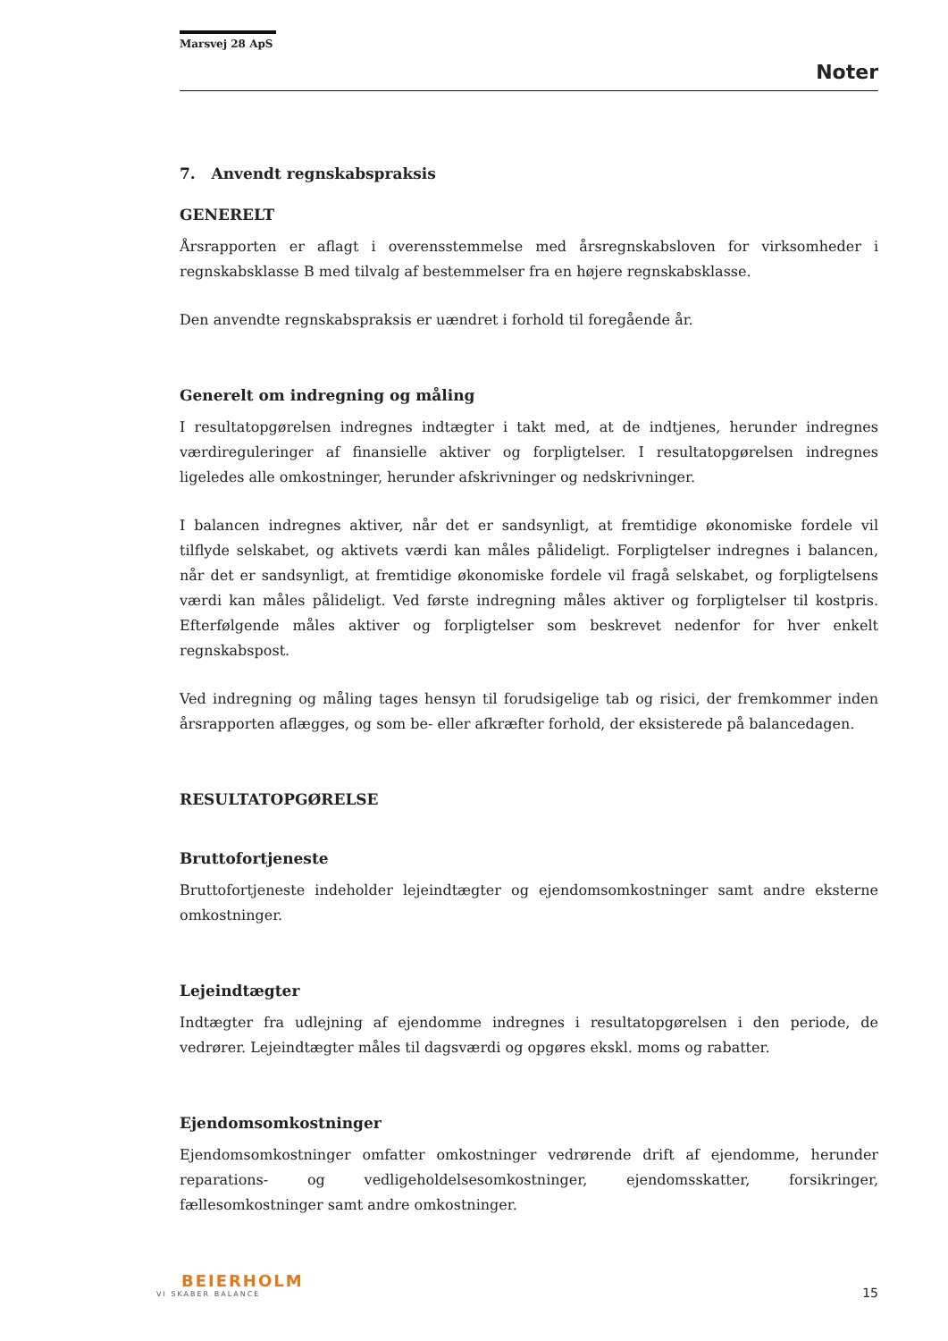Marsvej 28 ApS
Noter
7. Anvendt regnskabspraksis
GENERELT
Årsrapporten er aflagt i overensstemmelse med årsregnskabsloven for virksomheder i regnskabsklasse B med tilvalg af bestemmelser fra en højere regnskabsklasse.
Den anvendte regnskabspraksis er uændret i forhold til foregående år.
Generelt om indregning og måling
I resultatopgørelsen indregnes indtægter i takt med, at de indtjenes, herunder indregnes værdireguleringer af finansielle aktiver og forpligtelser. I resultatopgørelsen indregnes ligeledes alle omkostninger, herunder afskrivninger og nedskrivninger.
I balancen indregnes aktiver, når det er sandsynligt, at fremtidige økonomiske fordele vil tilflyde selskabet, og aktivets værdi kan måles pålideligt. Forpligtelser indregnes i balancen, når det er sandsynligt, at fremtidige økonomiske fordele vil fragå selskabet, og forpligtelsens værdi kan måles pålideligt. Ved første indregning måles aktiver og forpligtelser til kostpris. Efterfølgende måles aktiver og forpligtelser som beskrevet nedenfor for hver enkelt regnskabspost.
Ved indregning og måling tages hensyn til forudsigelige tab og risici, der fremkommer inden årsrapporten aflægges, og som be- eller afkræfter forhold, der eksisterede på balancedagen.
RESULTATOPGØRELSE
Bruttofortjeneste
Bruttofortjeneste indeholder lejeindtægter og ejendomsomkostninger samt andre eksterne omkostninger.
Lejeindtægter
Indtægter fra udlejning af ejendomme indregnes i resultatopgørelsen i den periode, de vedrører. Lejeindtægter måles til dagsværdi og opgøres ekskl. moms og rabatter.
Ejendomsomkostninger
Ejendomsomkostninger omfatter omkostninger vedrørende drift af ejendomme, herunder reparations- og vedligeholdelsesomkostninger, ejendomsskatter, forsikringer, fællesomkostninger samt andre omkostninger.
BEIERHOLM
VI SKABER BALANCE
15